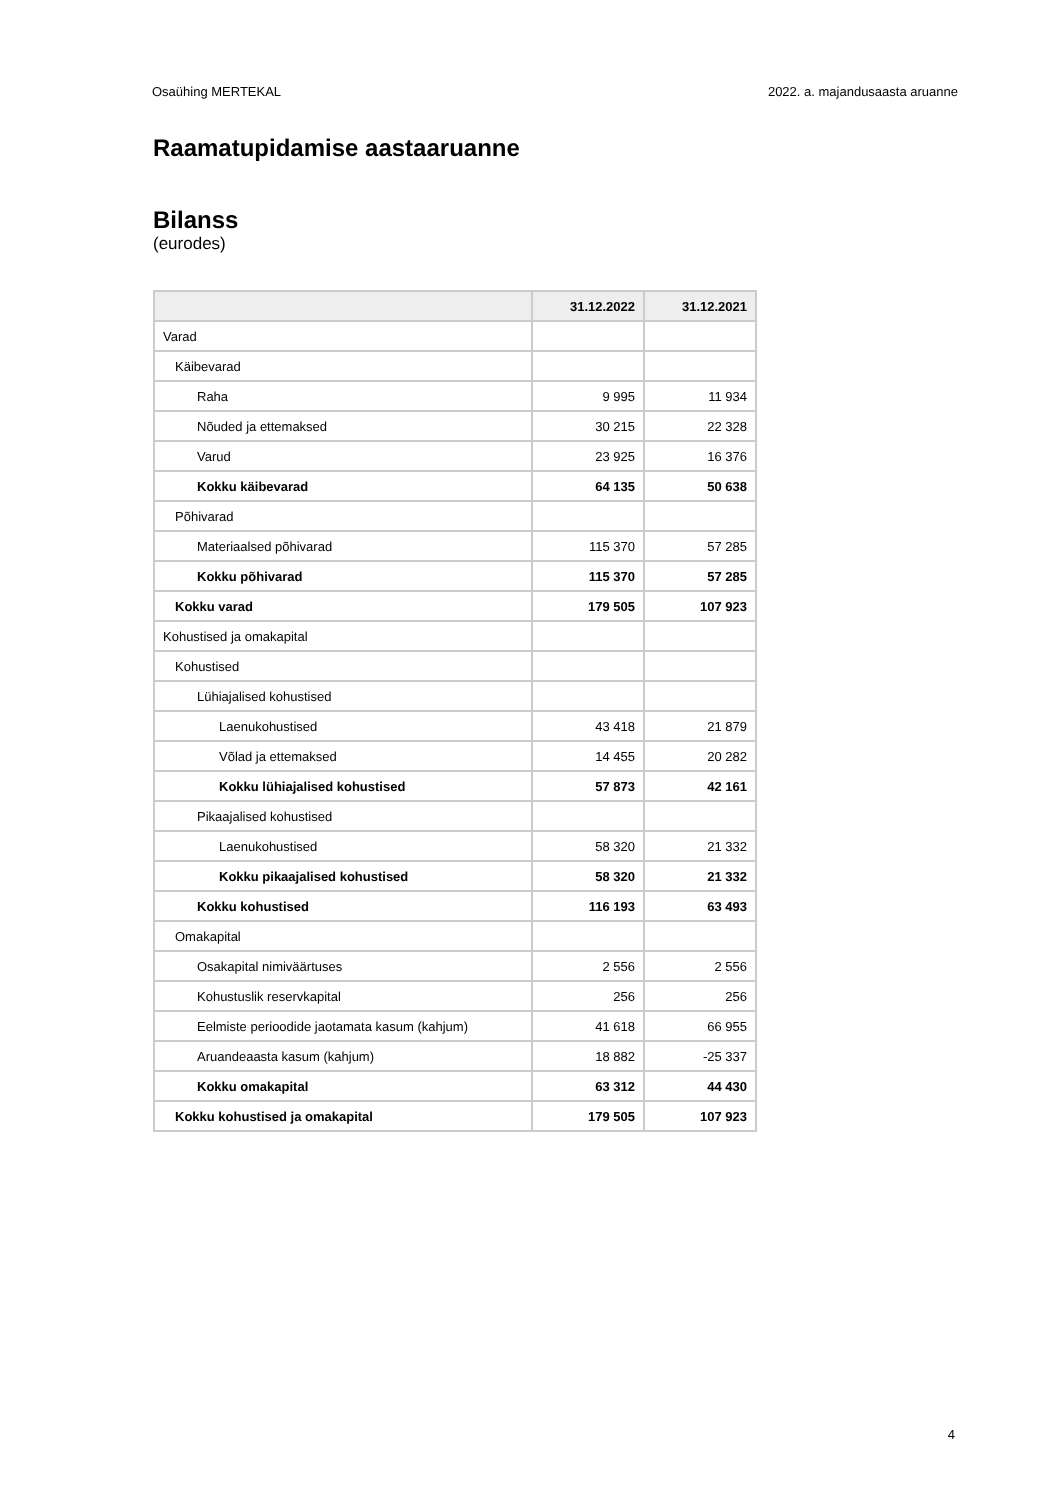Osaühing MERTEKAL 2022. a. majandusaasta aruanne
Raamatupidamise aastaaruanne
Bilanss
(eurodes)
| | 31.12.2022 | 31.12.2021 |
| --- | --- | --- |
| Varad | | |
| Käibevarad | | |
| Raha | 9 995 | 11 934 |
| Nõuded ja ettemaksed | 30 215 | 22 328 |
| Varud | 23 925 | 16 376 |
| Kokku käibevarad | 64 135 | 50 638 |
| Põhivarad | | |
| Materiaalsed põhivarad | 115 370 | 57 285 |
| Kokku põhivarad | 115 370 | 57 285 |
| Kokku varad | 179 505 | 107 923 |
| Kohustised ja omakapital | | |
| Kohustised | | |
| Lühiajalised kohustised | | |
| Laenukohustised | 43 418 | 21 879 |
| Võlad ja ettemaksed | 14 455 | 20 282 |
| Kokku lühiajalised kohustised | 57 873 | 42 161 |
| Pikaajalised kohustised | | |
| Laenukohustised | 58 320 | 21 332 |
| Kokku pikaajalised kohustised | 58 320 | 21 332 |
| Kokku kohustised | 116 193 | 63 493 |
| Omakapital | | |
| Osakapital nimiväärtuses | 2 556 | 2 556 |
| Kohustuslik reservkapital | 256 | 256 |
| Eelmiste perioodide jaotamata kasum (kahjum) | 41 618 | 66 955 |
| Aruandeaasta kasum (kahjum) | 18 882 | -25 337 |
| Kokku omakapital | 63 312 | 44 430 |
| Kokku kohustised ja omakapital | 179 505 | 107 923 |
4